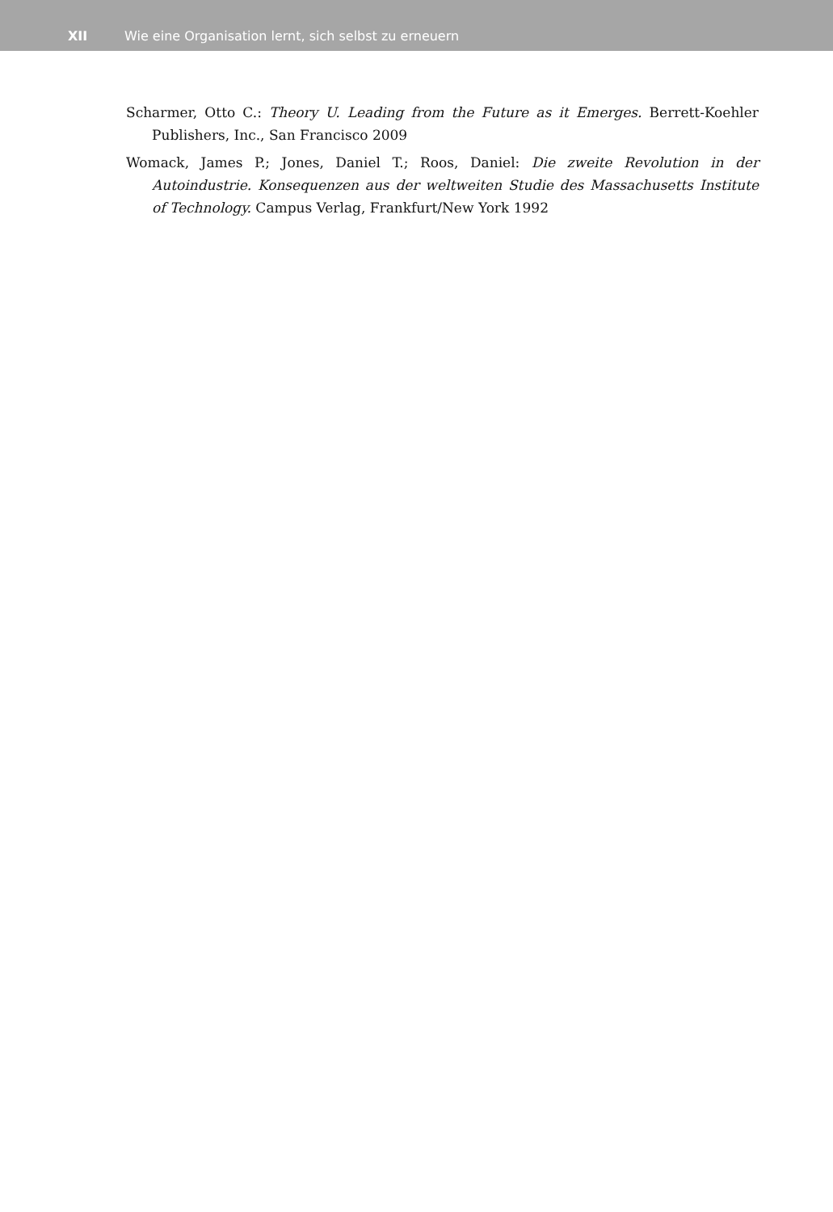XII Wie eine Organisation lernt, sich selbst zu erneuern
Scharmer, Otto C.: Theory U. Leading from the Future as it Emerges. Berrett-Koehler Publishers, Inc., San Francisco 2009
Womack, James P.; Jones, Daniel T.; Roos, Daniel: Die zweite Revolution in der Autoindustrie. Konsequenzen aus der weltweiten Studie des Massachusetts Institute of Technology. Campus Verlag, Frankfurt/New York 1992